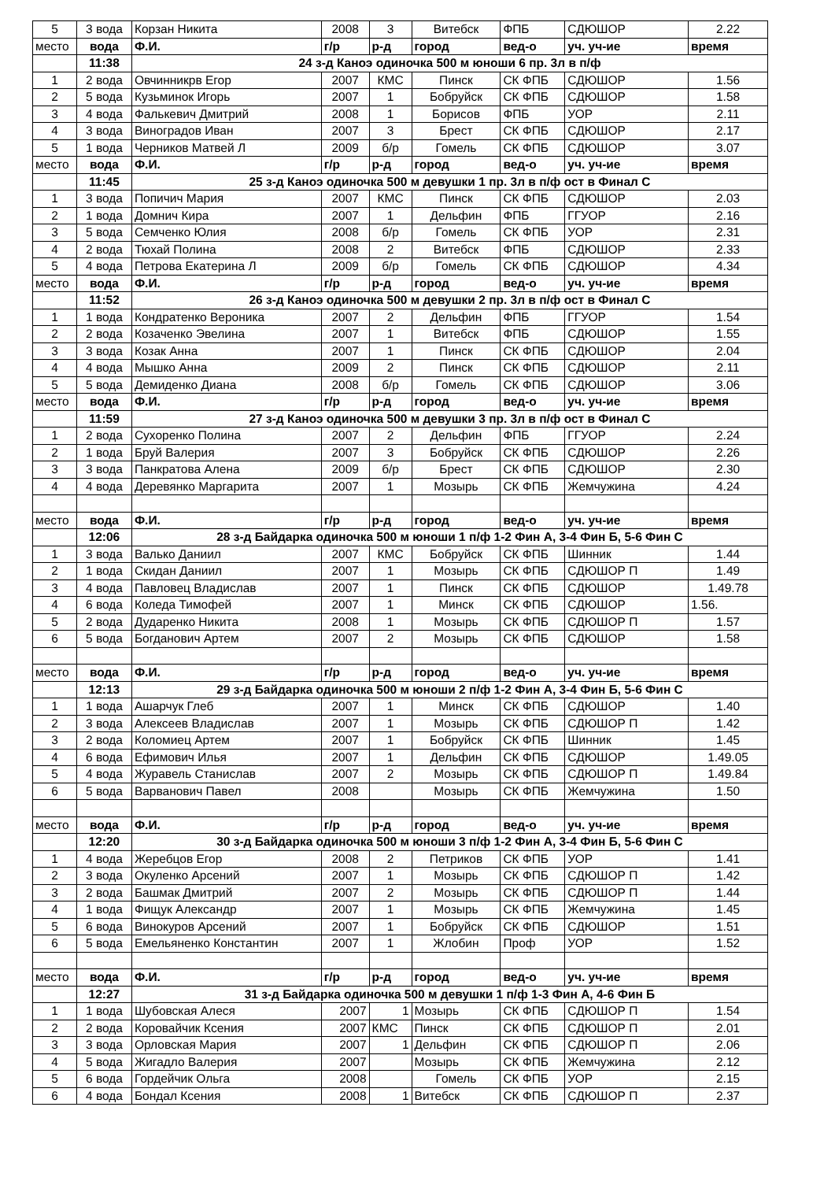| 5 | 3 вода | Корзан Никита | 2008 | 3 | Витебск | ФПБ | СДЮШОР | 2.22 |
| место | вода | Ф.И. | г/р | р-д | город | вед-о | уч. уч-ие | время |
| | 11:38 | 24 з-д Каноэ одиночка 500 м юноши 6 пр. 3л в п/ф | | | | | | |
| 1 | 2 вода | Овчинникрв Егор | 2007 | КМС | Пинск | СК ФПБ | СДЮШОР | 1.56 |
| 2 | 5 вода | Кузьминок Игорь | 2007 | 1 | Бобруйск | СК ФПБ | СДЮШОР | 1.58 |
| 3 | 4 вода | Фалькевич Дмитрий | 2008 | 1 | Борисов | ФПБ | УОР | 2.11 |
| 4 | 3 вода | Виноградов Иван | 2007 | 3 | Брест | СК ФПБ | СДЮШОР | 2.17 |
| 5 | 1 вода | Черников Матвей Л | 2009 | б/р | Гомель | СК ФПБ | СДЮШОР | 3.07 |
| место | вода | Ф.И. | г/р | р-д | город | вед-о | уч. уч-ие | время |
| | 11:45 | 25 з-д Каноэ одиночка 500 м девушки 1 пр. 3л в п/ф ост в Финал С | | | | | | |
| 1 | 3 вода | Попичич Мария | 2007 | КМС | Пинск | СК ФПБ | СДЮШОР | 2.03 |
| 2 | 1 вода | Домнич Кира | 2007 | 1 | Дельфин | ФПБ | ГГУОР | 2.16 |
| 3 | 5 вода | Семченко Юлия | 2008 | б/р | Гомель | СК ФПБ | УОР | 2.31 |
| 4 | 2 вода | Тюхай Полина | 2008 | 2 | Витебск | ФПБ | СДЮШОР | 2.33 |
| 5 | 4 вода | Петрова Екатерина Л | 2009 | б/р | Гомель | СК ФПБ | СДЮШОР | 4.34 |
| место | вода | Ф.И. | г/р | р-д | город | вед-о | уч. уч-ие | время |
| | 11:52 | 26 з-д Каноэ одиночка 500 м девушки 2 пр. 3л в п/ф ост в Финал С | | | | | | |
| 1 | 1 вода | Кондратенко Вероника | 2007 | 2 | Дельфин | ФПБ | ГГУОР | 1.54 |
| 2 | 2 вода | Козаченко Эвелина | 2007 | 1 | Витебск | ФПБ | СДЮШОР | 1.55 |
| 3 | 3 вода | Козак Анна | 2007 | 1 | Пинск | СК ФПБ | СДЮШОР | 2.04 |
| 4 | 4 вода | Мышко Анна | 2009 | 2 | Пинск | СК ФПБ | СДЮШОР | 2.11 |
| 5 | 5 вода | Демиденко Диана | 2008 | б/р | Гомель | СК ФПБ | СДЮШОР | 3.06 |
| место | вода | Ф.И. | г/р | р-д | город | вед-о | уч. уч-ие | время |
| | 11:59 | 27 з-д Каноэ одиночка 500 м девушки 3 пр. 3л в п/ф ост в Финал С | | | | | | |
| 1 | 2 вода | Сухоренко Полина | 2007 | 2 | Дельфин | ФПБ | ГГУОР | 2.24 |
| 2 | 1 вода | Бруй Валерия | 2007 | 3 | Бобруйск | СК ФПБ | СДЮШОР | 2.26 |
| 3 | 3 вода | Панкратова Алена | 2009 | б/р | Брест | СК ФПБ | СДЮШОР | 2.30 |
| 4 | 4 вода | Деревянко Маргарита | 2007 | 1 | Мозырь | СК ФПБ | Жемчужина | 4.24 |
| место | вода | Ф.И. | г/р | р-д | город | вед-о | уч. уч-ие | время |
| | 12:06 | 28 з-д Байдарка одиночка 500 м юноши 1 п/ф 1-2 Фин А, 3-4 Фин Б, 5-6 Фин С | | | | | | |
| 1 | 3 вода | Валько Даниил | 2007 | КМС | Бобруйск | СК ФПБ | Шинник | 1.44 |
| 2 | 1 вода | Скидан Даниил | 2007 | 1 | Мозырь | СК ФПБ | СДЮШОР П | 1.49 |
| 3 | 4 вода | Павловец Владислав | 2007 | 1 | Пинск | СК ФПБ | СДЮШОР | 1.49.78 |
| 4 | 6 вода | Коледа Тимофей | 2007 | 1 | Минск | СК ФПБ | СДЮШОР | 1.56. |
| 5 | 2 вода | Дударенко Никита | 2008 | 1 | Мозырь | СК ФПБ | СДЮШОР П | 1.57 |
| 6 | 5 вода | Богданович Артем | 2007 | 2 | Мозырь | СК ФПБ | СДЮШОР | 1.58 |
| место | вода | Ф.И. | г/р | р-д | город | вед-о | уч. уч-ие | время |
| | 12:13 | 29 з-д Байдарка одиночка 500 м юноши 2 п/ф 1-2 Фин А, 3-4 Фин Б, 5-6 Фин С | | | | | | |
| 1 | 1 вода | Ашарчук Глеб | 2007 | 1 | Минск | СК ФПБ | СДЮШОР | 1.40 |
| 2 | 3 вода | Алексеев Владислав | 2007 | 1 | Мозырь | СК ФПБ | СДЮШОР П | 1.42 |
| 3 | 2 вода | Коломиец Артем | 2007 | 1 | Бобруйск | СК ФПБ | Шинник | 1.45 |
| 4 | 6 вода | Ефимович Илья | 2007 | 1 | Дельфин | СК ФПБ | СДЮШОР | 1.49.05 |
| 5 | 4 вода | Журавель Станислав | 2007 | 2 | Мозырь | СК ФПБ | СДЮШОР П | 1.49.84 |
| 6 | 5 вода | Варванович Павел | 2008 | | Мозырь | СК ФПБ | Жемчужина | 1.50 |
| место | вода | Ф.И. | г/р | р-д | город | вед-о | уч. уч-ие | время |
| | 12:20 | 30 з-д Байдарка одиночка 500 м юноши 3 п/ф 1-2 Фин А, 3-4 Фин Б, 5-6 Фин С | | | | | | |
| 1 | 4 вода | Жеребцов Егор | 2008 | 2 | Петриков | СК ФПБ | УОР | 1.41 |
| 2 | 3 вода | Окуленко Арсений | 2007 | 1 | Мозырь | СК ФПБ | СДЮШОР П | 1.42 |
| 3 | 2 вода | Башмак Дмитрий | 2007 | 2 | Мозырь | СК ФПБ | СДЮШОР П | 1.44 |
| 4 | 1 вода | Фищук Александр | 2007 | 1 | Мозырь | СК ФПБ | Жемчужина | 1.45 |
| 5 | 6 вода | Винокуров Арсений | 2007 | 1 | Бобруйск | СК ФПБ | СДЮШОР | 1.51 |
| 6 | 5 вода | Емельяненко Константин | 2007 | 1 | Жлобин | Проф | УОР | 1.52 |
| место | вода | Ф.И. | г/р | р-д | город | вед-о | уч. уч-ие | время |
| | 12:27 | 31 з-д Байдарка одиночка 500 м девушки 1 п/ф 1-3 Фин А, 4-6 Фин Б | | | | | | |
| 1 | 1 вода | Шубовская Алеся | 2007 | 1 | Мозырь | СК ФПБ | СДЮШОР П | 1.54 |
| 2 | 2 вода | Коровайчик Ксения | 2007 | КМС | Пинск | СК ФПБ | СДЮШОР П | 2.01 |
| 3 | 3 вода | Орловская Мария | 2007 | 1 | Дельфин | СК ФПБ | СДЮШОР П | 2.06 |
| 4 | 5 вода | Жигадло Валерия | 2007 | | Мозырь | СК ФПБ | Жемчужина | 2.12 |
| 5 | 6 вода | Гордейчик Ольга | 2008 | | Гомель | СК ФПБ | УОР | 2.15 |
| 6 | 4 вода | Бондал Ксения | 2008 | 1 | Витебск | СК ФПБ | СДЮШОР П | 2.37 |